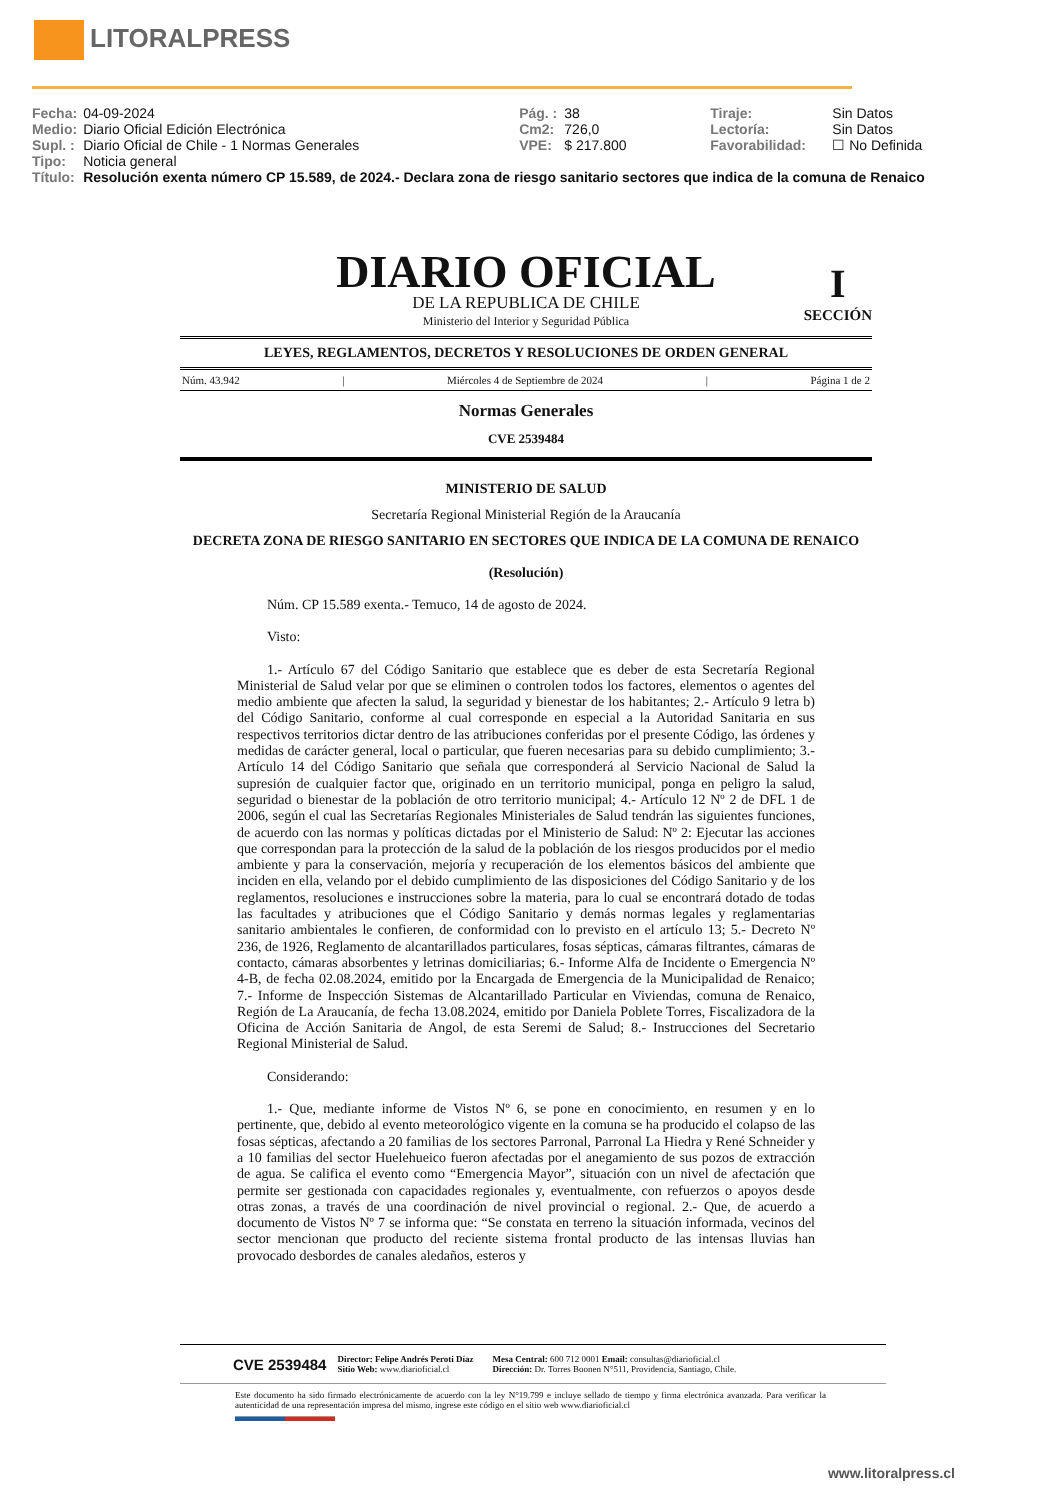LITORALPRESS
| Fecha: | 04-09-2024 | Pág. : | 38 | Tiraje: | Sin Datos |
| Medio: | Diario Oficial Edición Electrónica | Cm2: | 726,0 | Lectoría: | Sin Datos |
| Supl. : | Diario Oficial de Chile - 1 Normas Generales | VPE: | $ 217.800 | Favorabilidad: | ☐ No Definida |
| Tipo: | Noticia general | | | | |
| Título: | Resolución exenta número CP 15.589, de 2024.- Declara zona de riesgo sanitario sectores que indica de la comuna de Renaico | | | | |
I
SECCIÓN
DIARIO OFICIAL
DE LA REPUBLICA DE CHILE
Ministerio del Interior y Seguridad Pública
LEYES, REGLAMENTOS, DECRETOS Y RESOLUCIONES DE ORDEN GENERAL
Núm. 43.942 | Miércoles 4 de Septiembre de 2024 | Página 1 de 2
Normas Generales
CVE 2539484
MINISTERIO DE SALUD
Secretaría Regional Ministerial Región de la Araucanía
DECRETA ZONA DE RIESGO SANITARIO EN SECTORES QUE INDICA DE LA COMUNA DE RENAICO
(Resolución)
Núm. CP 15.589 exenta.- Temuco, 14 de agosto de 2024.
Visto:
1.- Artículo 67 del Código Sanitario que establece que es deber de esta Secretaría Regional Ministerial de Salud velar por que se eliminen o controlen todos los factores, elementos o agentes del medio ambiente que afecten la salud, la seguridad y bienestar de los habitantes; 2.- Artículo 9 letra b) del Código Sanitario, conforme al cual corresponde en especial a la Autoridad Sanitaria en sus respectivos territorios dictar dentro de las atribuciones conferidas por el presente Código, las órdenes y medidas de carácter general, local o particular, que fueren necesarias para su debido cumplimiento; 3.- Artículo 14 del Código Sanitario que señala que corresponderá al Servicio Nacional de Salud la supresión de cualquier factor que, originado en un territorio municipal, ponga en peligro la salud, seguridad o bienestar de la población de otro territorio municipal; 4.- Artículo 12 Nº 2 de DFL 1 de 2006, según el cual las Secretarías Regionales Ministeriales de Salud tendrán las siguientes funciones, de acuerdo con las normas y políticas dictadas por el Ministerio de Salud: Nº 2: Ejecutar las acciones que correspondan para la protección de la salud de la población de los riesgos producidos por el medio ambiente y para la conservación, mejoría y recuperación de los elementos básicos del ambiente que inciden en ella, velando por el debido cumplimiento de las disposiciones del Código Sanitario y de los reglamentos, resoluciones e instrucciones sobre la materia, para lo cual se encontrará dotado de todas las facultades y atribuciones que el Código Sanitario y demás normas legales y reglamentarias sanitario ambientales le confieren, de conformidad con lo previsto en el artículo 13; 5.- Decreto Nº 236, de 1926, Reglamento de alcantarillados particulares, fosas sépticas, cámaras filtrantes, cámaras de contacto, cámaras absorbentes y letrinas domiciliarias; 6.- Informe Alfa de Incidente o Emergencia Nº 4-B, de fecha 02.08.2024, emitido por la Encargada de Emergencia de la Municipalidad de Renaico; 7.- Informe de Inspección Sistemas de Alcantarillado Particular en Viviendas, comuna de Renaico, Región de La Araucanía, de fecha 13.08.2024, emitido por Daniela Poblete Torres, Fiscalizadora de la Oficina de Acción Sanitaria de Angol, de esta Seremi de Salud; 8.- Instrucciones del Secretario Regional Ministerial de Salud.
Considerando:
1.- Que, mediante informe de Vistos Nº 6, se pone en conocimiento, en resumen y en lo pertinente, que, debido al evento meteorológico vigente en la comuna se ha producido el colapso de las fosas sépticas, afectando a 20 familias de los sectores Parronal, Parronal La Hiedra y René Schneider y a 10 familias del sector Huelehueico fueron afectadas por el anegamiento de sus pozos de extracción de agua. Se califica el evento como “Emergencia Mayor”, situación con un nivel de afectación que permite ser gestionada con capacidades regionales y, eventualmente, con refuerzos o apoyos desde otras zonas, a través de una coordinación de nivel provincial o regional. 2.- Que, de acuerdo a documento de Vistos Nº 7 se informa que: “Se constata en terreno la situación informada, vecinos del sector mencionan que producto del reciente sistema frontal producto de las intensas lluvias han provocado desbordes de canales aledaños, esteros y
| CVE 2539484 | Director: Felipe Andrés Peroti Díaz Sitio Web: www.diarioficial.cl | Mesa Central: 600 712 0001 Email: consultas@diarioficial.cl Dirección: Dr. Torres Boonen N°511, Providencia, Santiago, Chile. |
Este documento ha sido firmado electrónicamente de acuerdo con la ley N°19.799 e incluye sellado de tiempo y firma electrónica avanzada. Para verificar la autenticidad de una representación impresa del mismo, ingrese este código en el sitio web www.diarioficial.cl
www.litoralpress.cl